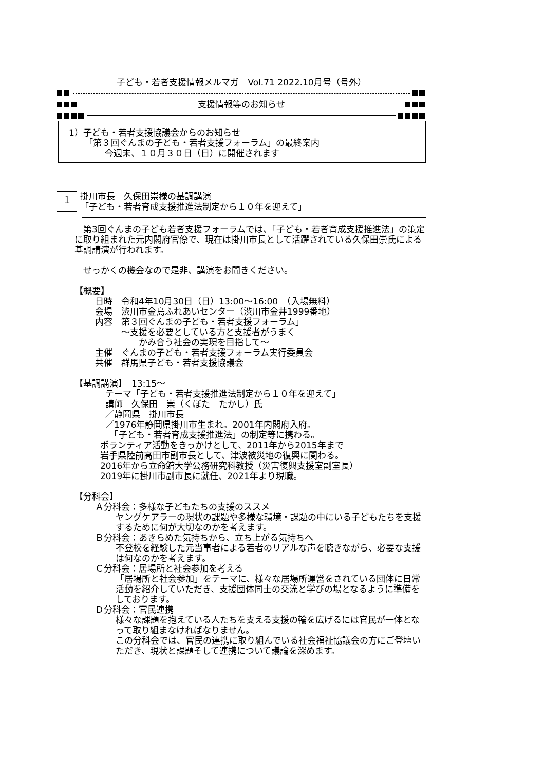子ども・若者支援情報メルマガ　Vol.71 2022.10月号（号外）
支援情報等のお知らせ
1）子ども・若者支援協議会からのお知らせ
「第３回ぐんまの子ども・若者支援フォーラム」の最終案内
今週末、１０月３０日（日）に開催されます
１
掛川市長　久保田崇様の基調講演
「子ども・若者育成支援推進法制定から１０年を迎えて」
　第3回ぐんまの子ども若者支援フォーラムでは、「子ども・若者育成支援推進法」の策定に取り組まれた元内閣府官僚で、現在は掛川市長として活躍されている久保田崇氏による基調講演が行われます。
　せっかくの機会なので是非、講演をお聞きください。
【概要】
日時　令和4年10月30日（日）13:00～16:00　（入場無料）
会場　渋川市金島ふれあいセンター（渋川市金井1999番地）
内容　第３回ぐんまの子ども・若者支援フォーラム」
　　　～支援を必要としている方と支援者がうまく
　　　　　かみ合う社会の実現を目指して～
主催　ぐんまの子ども・若者支援フォーラム実行委員会
共催　群馬県子ども・若者支援協議会
【基調講演】　13:15～
テーマ「子ども・若者支援推進法制定から１０年を迎えて」
講師　久保田　崇（くぼた　たかし）氏
／静岡県　掛川市長
／1976年静岡県掛川市生まれ。2001年内閣府入府。
　「子ども・若者育成支援推進法」の制定等に携わる。
ボランティア活動をきっかけとして、2011年から2015年まで
岩手県陸前高田市副市長として、津波被災地の復興に関わる。
2016年から立命館大学公務研究科教授（災害復興支援室副室長）
2019年に掛川市副市長に就任、2021年より現職。
【分科会】
Ａ分科会：多様な子どもたちの支援のススメ
ヤングケアラーの現状の課題や多様な環境・課題の中にいる子どもたちを支援するために何が大切なのかを考えます。
Ｂ分科会：あきらめた気持ちから、立ち上がる気持ちへ
不登校を経験した元当事者による若者のリアルな声を聴きながら、必要な支援は何なのかを考えます。
Ｃ分科会：居場所と社会参加を考える
「居場所と社会参加」をテーマに、様々な居場所運営をされている団体に日常活動を紹介していただき、支援団体同士の交流と学びの場となるように準備をしております。
Ｄ分科会：官民連携
様々な課題を抱えている人たちを支える支援の輪を広げるには官民が一体となって取り組まなければなりません。
この分科会では、官民の連携に取り組んでいる社会福祉協議会の方にご登壇いただき、現状と課題そして連携について議論を深めます。